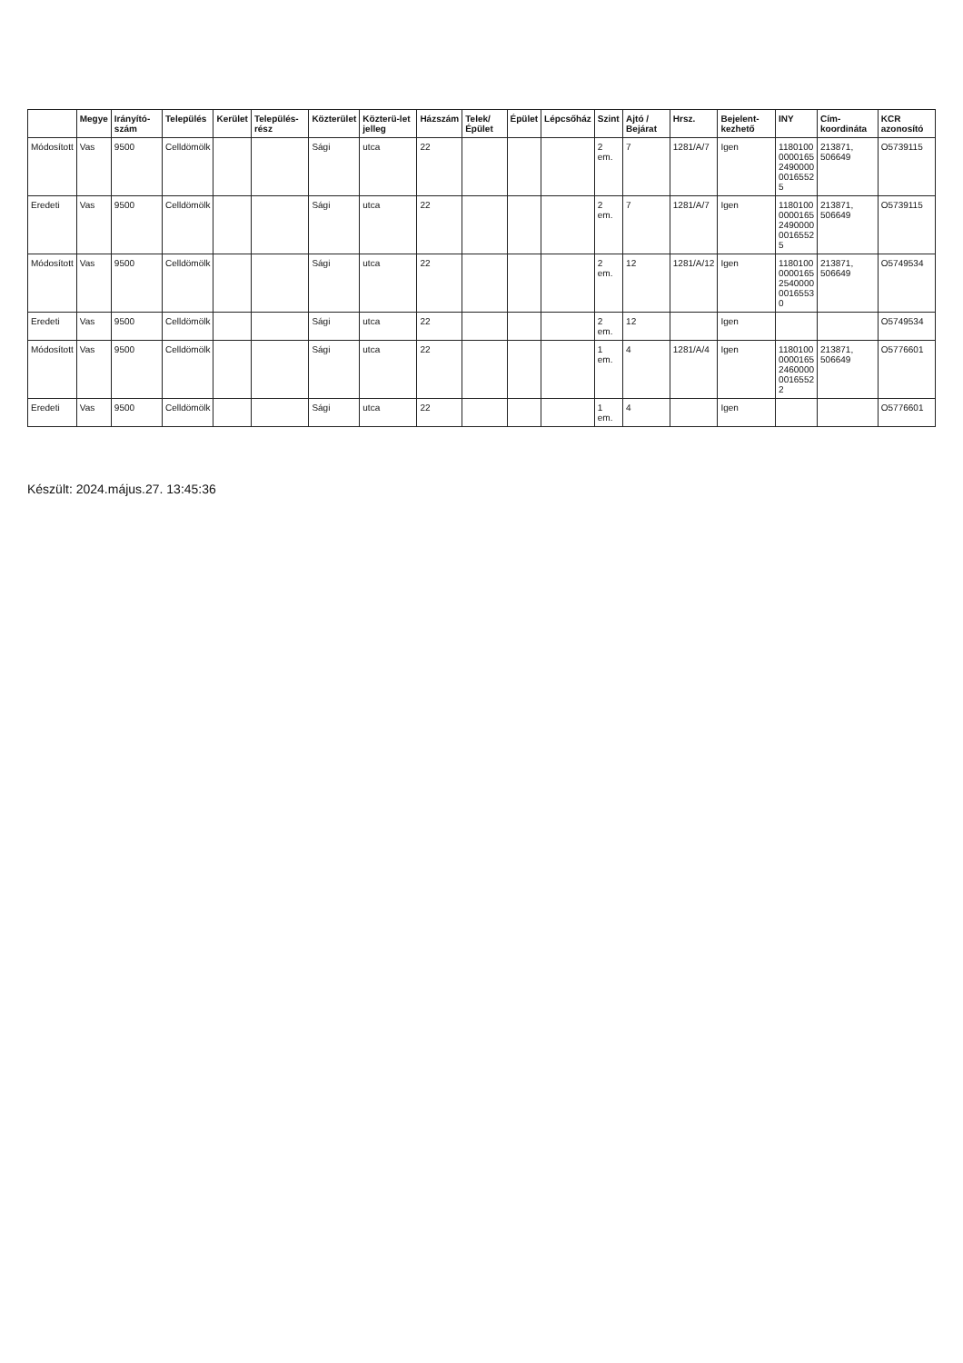| | Megye | Irányító-szám | Település | Kerület | Település-rész | Közterület | Közterü-let jelleg | Házszám | Telek/ Épület | Épület | Lépcsőház | Szint | Ajtó / Bejárat | Hrsz. | Bejelent-kezhető | INY | Cím-koordináta | KCR azonosító |
| --- | --- | --- | --- | --- | --- | --- | --- | --- | --- | --- | --- | --- | --- | --- | --- | --- | --- | --- |
| Módosított | Vas | 9500 | Celldömölk | | | Sági | utca | 22 | | | | 2 em. | 7 | 1281/A/7 | Igen | 1180100 0000165 2490000 0016552 5 | 213871, 506649 | O5739115 |
| Eredeti | Vas | 9500 | Celldömölk | | | Sági | utca | 22 | | | | 2 em. | 7 | 1281/A/7 | Igen | 1180100 0000165 2490000 0016552 5 | 213871, 506649 | O5739115 |
| Módosított | Vas | 9500 | Celldömölk | | | Sági | utca | 22 | | | | 2 em. | 12 | 1281/A/12 | Igen | 1180100 0000165 2540000 0016553 0 | 213871, 506649 | O5749534 |
| Eredeti | Vas | 9500 | Celldömölk | | | Sági | utca | 22 | | | | 2 em. | 12 | | Igen | | | O5749534 |
| Módosított | Vas | 9500 | Celldömölk | | | Sági | utca | 22 | | | | 1 em. | 4 | 1281/A/4 | Igen | 1180100 0000165 2460000 0016552 2 | 213871, 506649 | O5776601 |
| Eredeti | Vas | 9500 | Celldömölk | | | Sági | utca | 22 | | | | 1 em. | 4 | | Igen | | | O5776601 |
Készült: 2024.május.27. 13:45:36